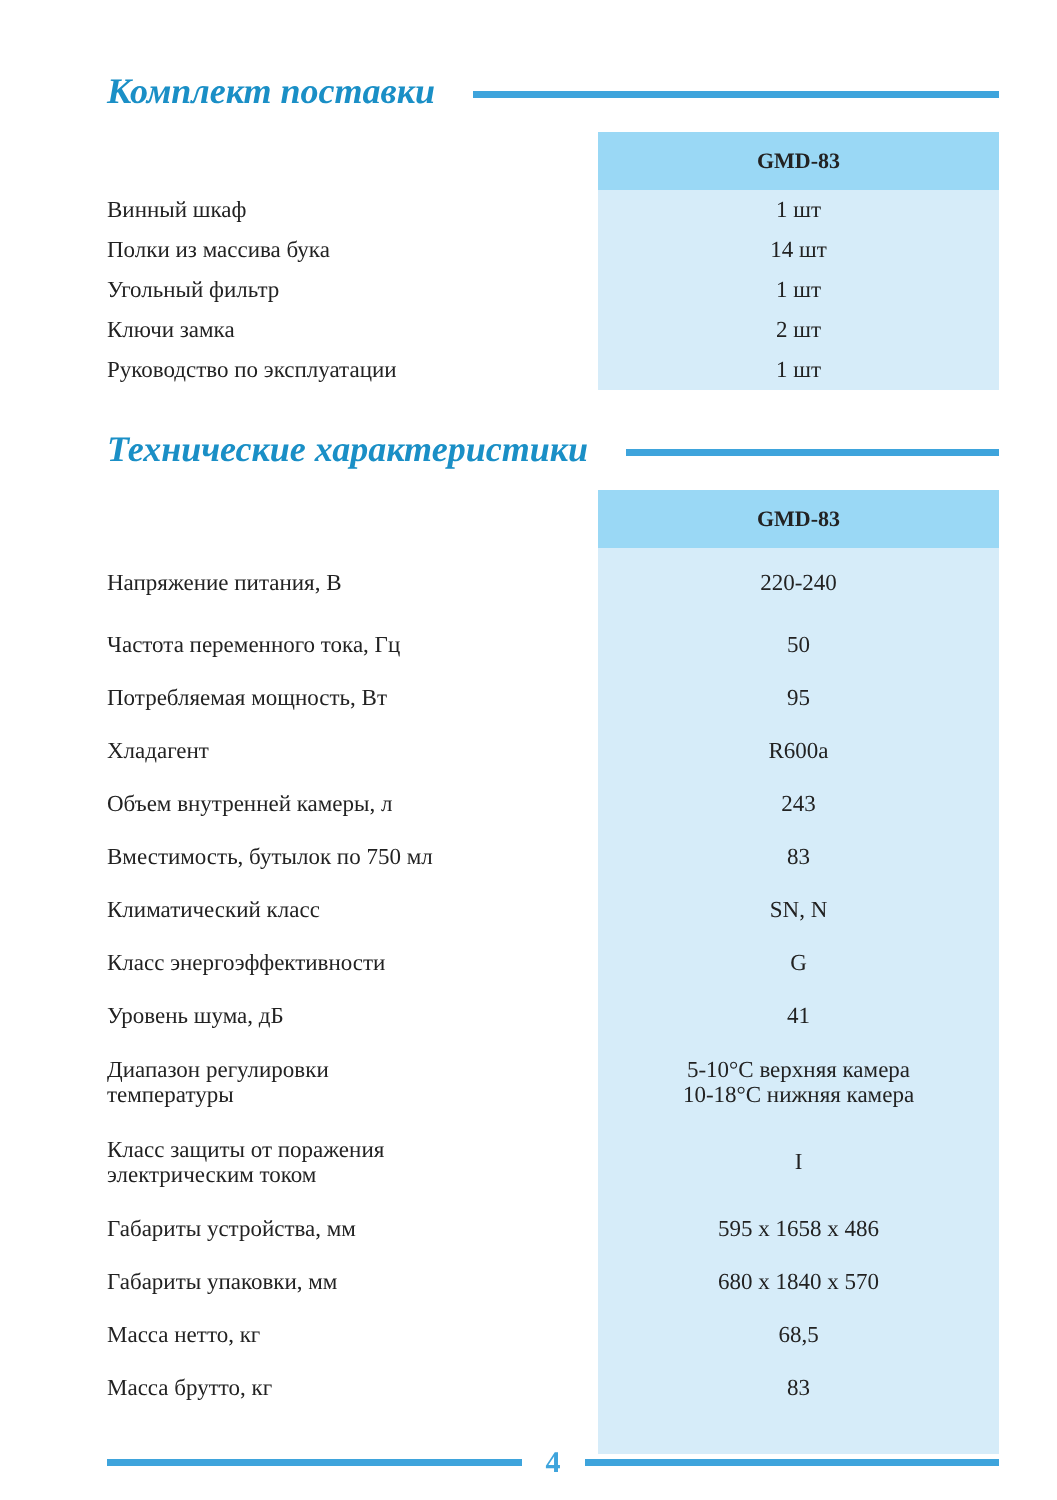Комплект поставки
| | GMD-83 |
| Винный шкаф | 1 шт |
| Полки из массива бука | 14 шт |
| Угольный фильтр | 1 шт |
| Ключи замка | 2 шт |
| Руководство по эксплуатации | 1 шт |
Технические характеристики
| | GMD-83 |
| Напряжение питания, В | 220-240 |
| Частота переменного тока, Гц | 50 |
| Потребляемая мощность, Вт | 95 |
| Хладагент | R600a |
| Объем внутренней камеры, л | 243 |
| Вместимость, бутылок по 750 мл | 83 |
| Климатический класс | SN, N |
| Класс энергоэффективности | G |
| Уровень шума, дБ | 41 |
| Диапазон регулировки температуры | 5-10°C верхняя камера 10-18°C нижняя камера |
| Класс защиты от поражения электрическим током | I |
| Габариты устройства, мм | 595 x 1658 x 486 |
| Габариты упаковки, мм | 680 x 1840 x 570 |
| Масса нетто, кг | 68,5 |
| Масса брутто, кг | 83 |
4